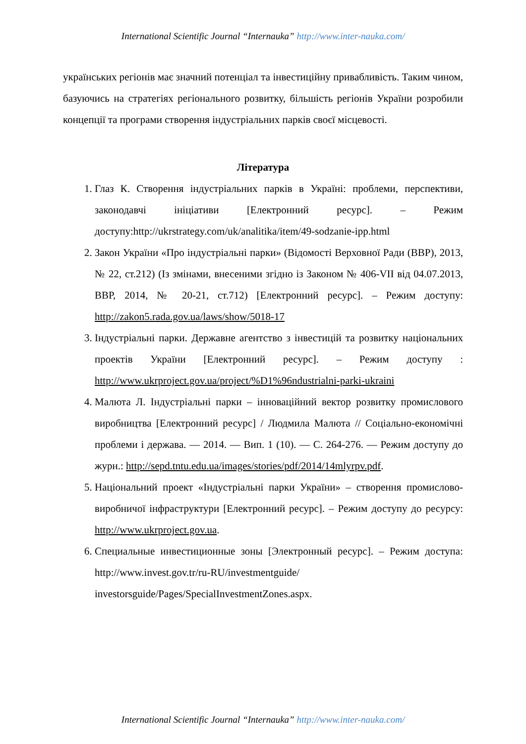International Scientific Journal “Internauka” http://www.inter-nauka.com/
українських регіонів має значний потенціал та інвестиційну привабливість. Таким чином, базуючись на стратегіях регіонального розвитку, більшість регіонів України розробили концепції та програми створення індустріальних парків своєї місцевості.
Література
1. Глаз К. Створення індустріальних парків в Україні: проблеми, перспективи, законодавчі ініціативи [Електронний ресурс]. – Режим доступу:http://ukrstrategy.com/uk/analitika/item/49-sodzanie-ipp.html
2. Закон України «Про індустріальні парки» (Відомості Верховної Ради (ВВР), 2013, № 22, ст.212) (Із змінами, внесеними згідно із Законом № 406-VII від 04.07.2013, ВВР, 2014, № 20-21, ст.712) [Електронний ресурс]. – Режим доступу: http://zakon5.rada.gov.ua/laws/show/5018-17
3. Індустріальні парки. Державне агентство з інвестицій та розвитку національних проектів України [Електронний ресурс]. – Режим доступу : http://www.ukrproject.gov.ua/project/%D1%96ndustrialni-parki-ukraini
4. Малюта Л. Індустріальні парки – інноваційний вектор розвитку промислового виробництва [Електронний ресурс] / Людмила Малюта // Соціально-економічні проблеми і держава. — 2014. — Вип. 1 (10). — С. 264-276. — Режим доступу до журн.: http://sepd.tntu.edu.ua/images/stories/pdf/2014/14mlyrpv.pdf.
5. Національний проект «Індустріальні парки України» – створення промислово-виробничої інфраструктури [Електронний ресурс]. – Режим доступу до ресурсу: http://www.ukrproject.gov.ua.
6. Специальные инвестиционные зоны [Электронный ресурс]. – Режим доступа: http://www.invest.gov.tr/ru-RU/investmentguide/ investorsguide/Pages/SpecialInvestmentZones.aspx.
International Scientific Journal “Internauka” http://www.inter-nauka.com/